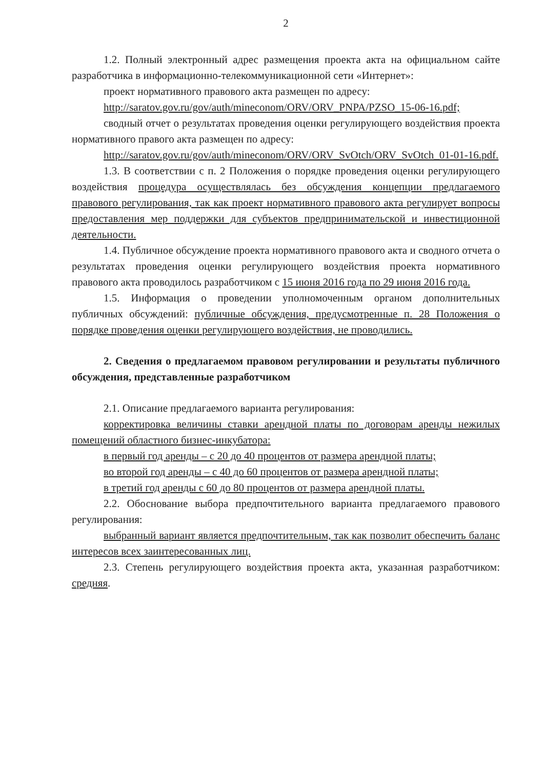2
1.2. Полный электронный адрес размещения проекта акта на официальном сайте разработчика в информационно-телекоммуникационной сети «Интернет»:
проект нормативного правового акта размещен по адресу:
http://saratov.gov.ru/gov/auth/mineconom/ORV/ORV_PNPA/PZSO_15-06-16.pdf;
сводный отчет о результатах проведения оценки регулирующего воздействия проекта нормативного правого акта размещен по адресу:
http://saratov.gov.ru/gov/auth/mineconom/ORV/ORV_SvOtch/ORV_SvOtch_01-01-16.pdf.
1.3. В соответствии с п. 2 Положения о порядке проведения оценки регулирующего воздействия процедура осуществлялась без обсуждения концепции предлагаемого правового регулирования, так как проект нормативного правового акта регулирует вопросы предоставления мер поддержки для субъектов предпринимательской и инвестиционной деятельности.
1.4. Публичное обсуждение проекта нормативного правового акта и сводного отчета о результатах проведения оценки регулирующего воздействия проекта нормативного правового акта проводилось разработчиком с 15 июня 2016 года по 29 июня 2016 года.
1.5. Информация о проведении уполномоченным органом дополнительных публичных обсуждений: публичные обсуждения, предусмотренные п. 28 Положения о порядке проведения оценки регулирующего воздействия, не проводились.
2. Сведения о предлагаемом правовом регулировании и результаты публичного обсуждения, представленные разработчиком
2.1. Описание предлагаемого варианта регулирования:
корректировка величины ставки арендной платы по договорам аренды нежилых помещений областного бизнес-инкубатора:
в первый год аренды – с 20 до 40 процентов от размера арендной платы;
во второй год аренды – с 40 до 60 процентов от размера арендной платы;
в третий год аренды с 60 до 80 процентов от размера арендной платы.
2.2. Обоснование выбора предпочтительного варианта предлагаемого правового регулирования:
выбранный вариант является предпочтительным, так как позволит обеспечить баланс интересов всех заинтересованных лиц.
2.3. Степень регулирующего воздействия проекта акта, указанная разработчиком: средняя.